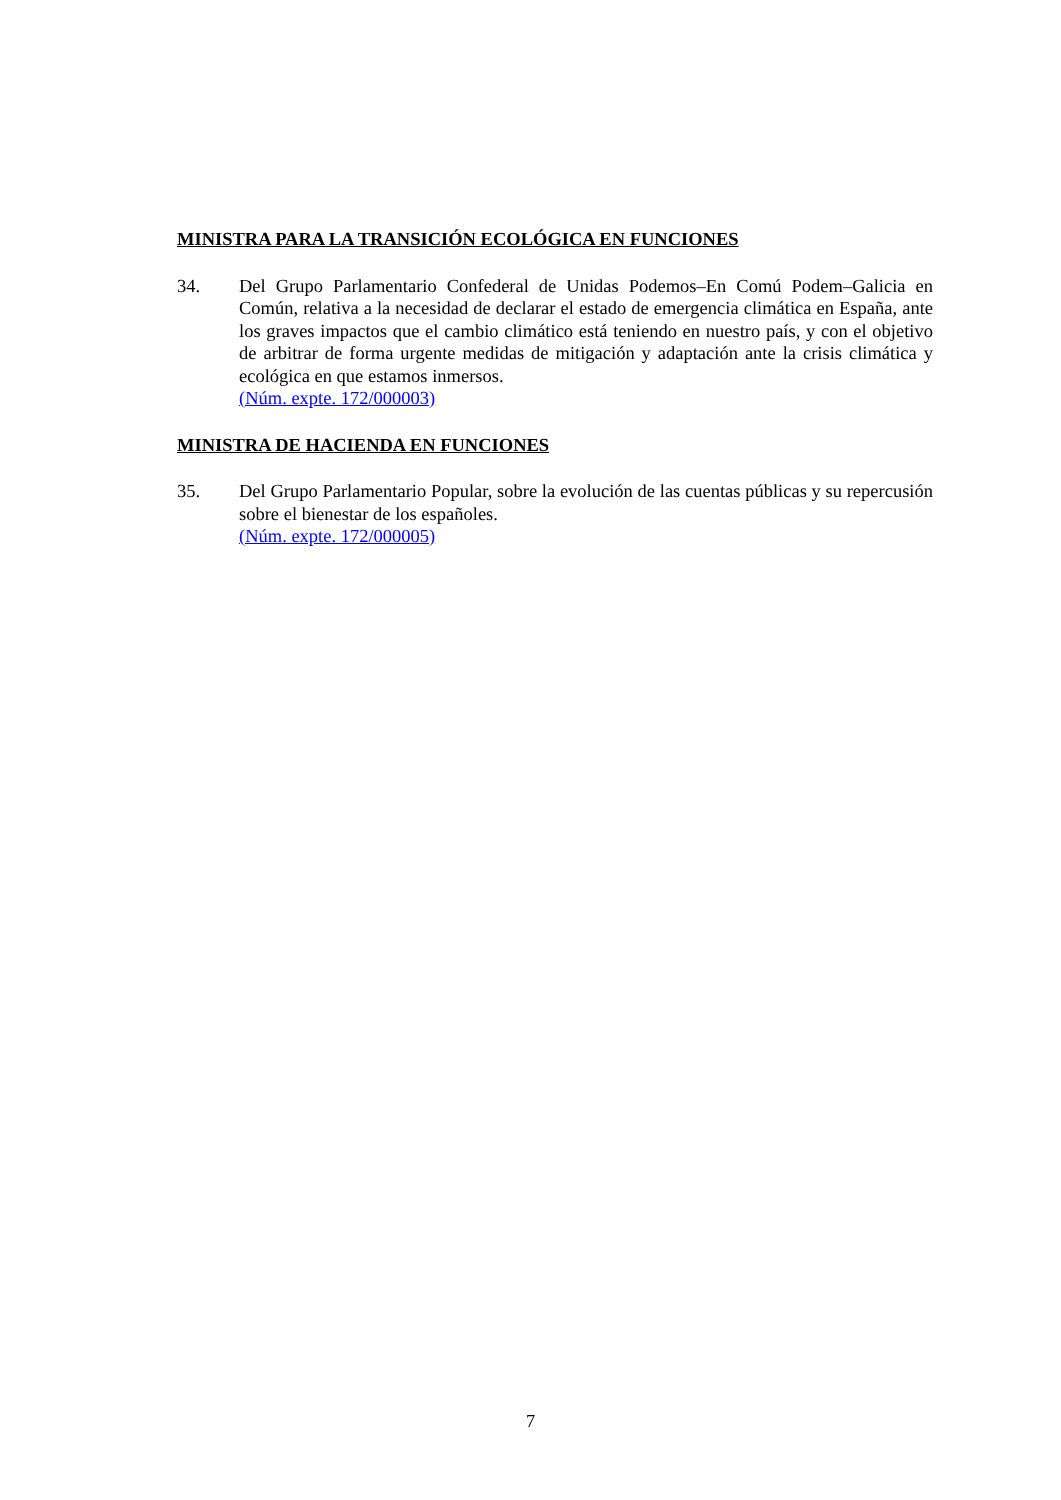MINISTRA PARA LA TRANSICIÓN ECOLÓGICA EN FUNCIONES
34. Del Grupo Parlamentario Confederal de Unidas Podemos–En Comú Podem–Galicia en Común, relativa a la necesidad de declarar el estado de emergencia climática en España, ante los graves impactos que el cambio climático está teniendo en nuestro país, y con el objetivo de arbitrar de forma urgente medidas de mitigación y adaptación ante la crisis climática y ecológica en que estamos inmersos.
(Núm. expte. 172/000003)
MINISTRA DE HACIENDA EN FUNCIONES
35. Del Grupo Parlamentario Popular, sobre la evolución de las cuentas públicas y su repercusión sobre el bienestar de los españoles.
(Núm. expte. 172/000005)
7